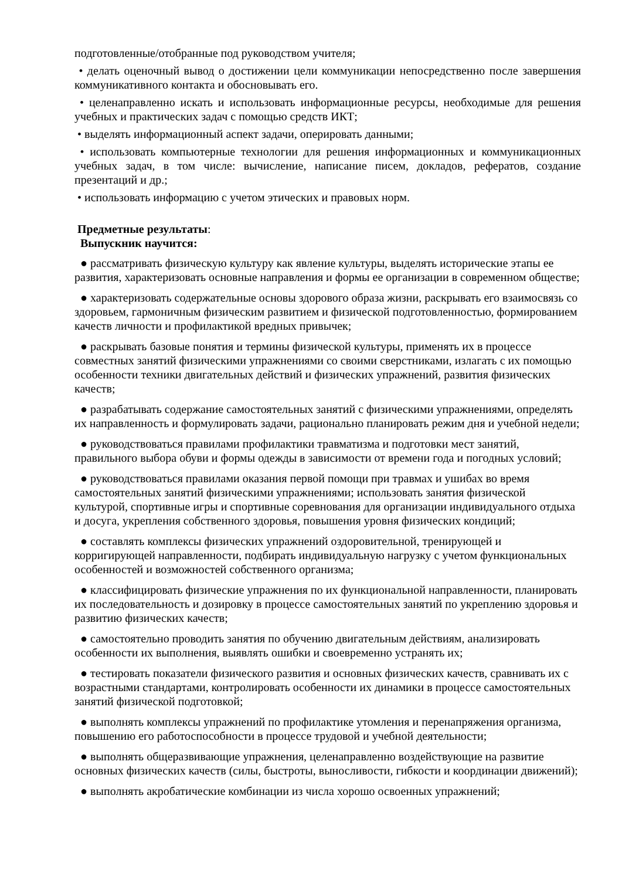подготовленные/отобранные под руководством учителя;
• делать оценочный вывод о достижении цели коммуникации непосредственно после завершения коммуникативного контакта и обосновывать его.
• целенаправленно искать и использовать информационные ресурсы, необходимые для решения учебных и практических задач с помощью средств ИКТ;
• выделять информационный аспект задачи, оперировать данными;
• использовать компьютерные технологии для решения информационных и коммуникационных учебных задач, в том числе: вычисление, написание писем, докладов, рефератов, создание презентаций и др.;
• использовать информацию с учетом этических и правовых норм.
Предметные результаты:
Выпускник научится:
● рассматривать физическую культуру как явление культуры, выделять исторические этапы ее развития, характеризовать основные направления и формы ее организации в современном обществе;
● характеризовать содержательные основы здорового образа жизни, раскрывать его взаимосвязь со здоровьем, гармоничным физическим развитием и физической подготовленностью, формированием качеств личности и профилактикой вредных привычек;
● раскрывать базовые понятия и термины физической культуры, применять их в процессе совместных занятий физическими упражнениями со своими сверстниками, излагать с их помощью особенности техники двигательных действий и физических упражнений, развития физических качеств;
● разрабатывать содержание самостоятельных занятий с физическими упражнениями, определять их направленность и формулировать задачи, рационально планировать режим дня и учебной недели;
● руководствоваться правилами профилактики травматизма и подготовки мест занятий, правильного выбора обуви и формы одежды в зависимости от времени года и погодных условий;
● руководствоваться правилами оказания первой помощи при травмах и ушибах во время самостоятельных занятий физическими упражнениями; использовать занятия физической культурой, спортивные игры и спортивные соревнования для организации индивидуального отдыха и досуга, укрепления собственного здоровья, повышения уровня физических кондиций;
● составлять комплексы физических упражнений оздоровительной, тренирующей и корригирующей направленности, подбирать индивидуальную нагрузку с учетом функциональных особенностей и возможностей собственного организма;
● классифицировать физические упражнения по их функциональной направленности, планировать их последовательность и дозировку в процессе самостоятельных занятий по укреплению здоровья и развитию физических качеств;
● самостоятельно проводить занятия по обучению двигательным действиям, анализировать особенности их выполнения, выявлять ошибки и своевременно устранять их;
● тестировать показатели физического развития и основных физических качеств, сравнивать их с возрастными стандартами, контролировать особенности их динамики в процессе самостоятельных занятий физической подготовкой;
● выполнять комплексы упражнений по профилактике утомления и перенапряжения организма, повышению его работоспособности в процессе трудовой и учебной деятельности;
● выполнять общеразвивающие упражнения, целенаправленно воздействующие на развитие основных физических качеств (силы, быстроты, выносливости, гибкости и координации движений);
● выполнять акробатические комбинации из числа хорошо освоенных упражнений;